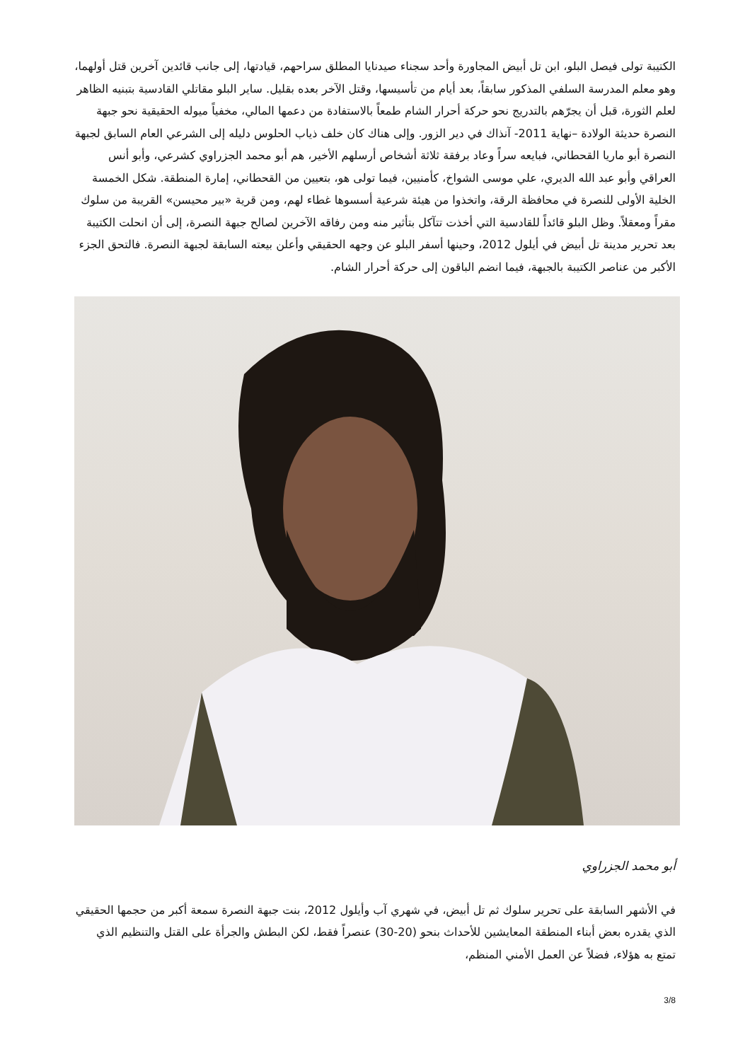الكتيبة تولى فيصل البلو، ابن تل أبيض المجاورة وأحد سجناء صيدنايا المطلق سراحهم، قيادتها، إلى جانب قائدين آخرين قتل أولهما، وهو معلم المدرسة السلفي المذكور سابقاً، بعد أيام من تأسيسها، وقتل الآخر بعده بقليل. ساير البلو مقاتلي القادسية بتبنيه الظاهر لعلم الثورة، قبل أن يجرّهم بالتدريج نحو حركة أحرار الشام طمعاً بالاستفادة من دعمها المالي، مخفياً ميوله الحقيقية نحو جبهة النصرة حديثة الولادة –نهاية 2011- آنذاك في دير الزور. وإلى هناك كان خلف ذياب الحلوس دليله إلى الشرعي العام السابق لجبهة النصرة أبو ماريا القحطاني، فبايعه سراً وعاد برفقة ثلاثة أشخاص أرسلهم الأخير، هم أبو محمد الجزراوي كشرعي، وأبو أنس العراقي وأبو عبد الله الديري، علي موسى الشواخ، كأمنيين، فيما تولى هو، بتعيين من القحطاني، إمارة المنطقة. شكل الخمسة الخلية الأولى للنصرة في محافظة الرقة، واتخذوا من هيئة شرعية أسسوها غطاء لهم، ومن قرية «بير محيسن» القريبة من سلوك مقراً ومعقلاً. وظل البلو قائداً للقادسية التي أخذت تتآكل بتأثير منه ومن رفاقه الآخرين لصالح جبهة النصرة، إلى أن انحلت الكتيبة بعد تحرير مدينة تل أبيض في أيلول 2012، وحينها أسفر البلو عن وجهه الحقيقي وأعلن بيعته السابقة لجبهة النصرة. فالتحق الجزء الأكبر من عناصر الكتيبة بالجبهة، فيما انضم الباقون إلى حركة أحرار الشام.
أبو محمد الجزراوي
في الأشهر السابقة على تحرير سلوك ثم تل أبيض، في شهري آب وأيلول 2012، بنت جبهة النصرة سمعة أكبر من حجمها الحقيقي الذي يقدره بعض أبناء المنطقة المعايشين للأحداث بنحو (20-30) عنصراً فقط، لكن البطش والجرأة على القتل والتنظيم الذي تمتع به هؤلاء، فضلاً عن العمل الأمني المنظم،
3/8